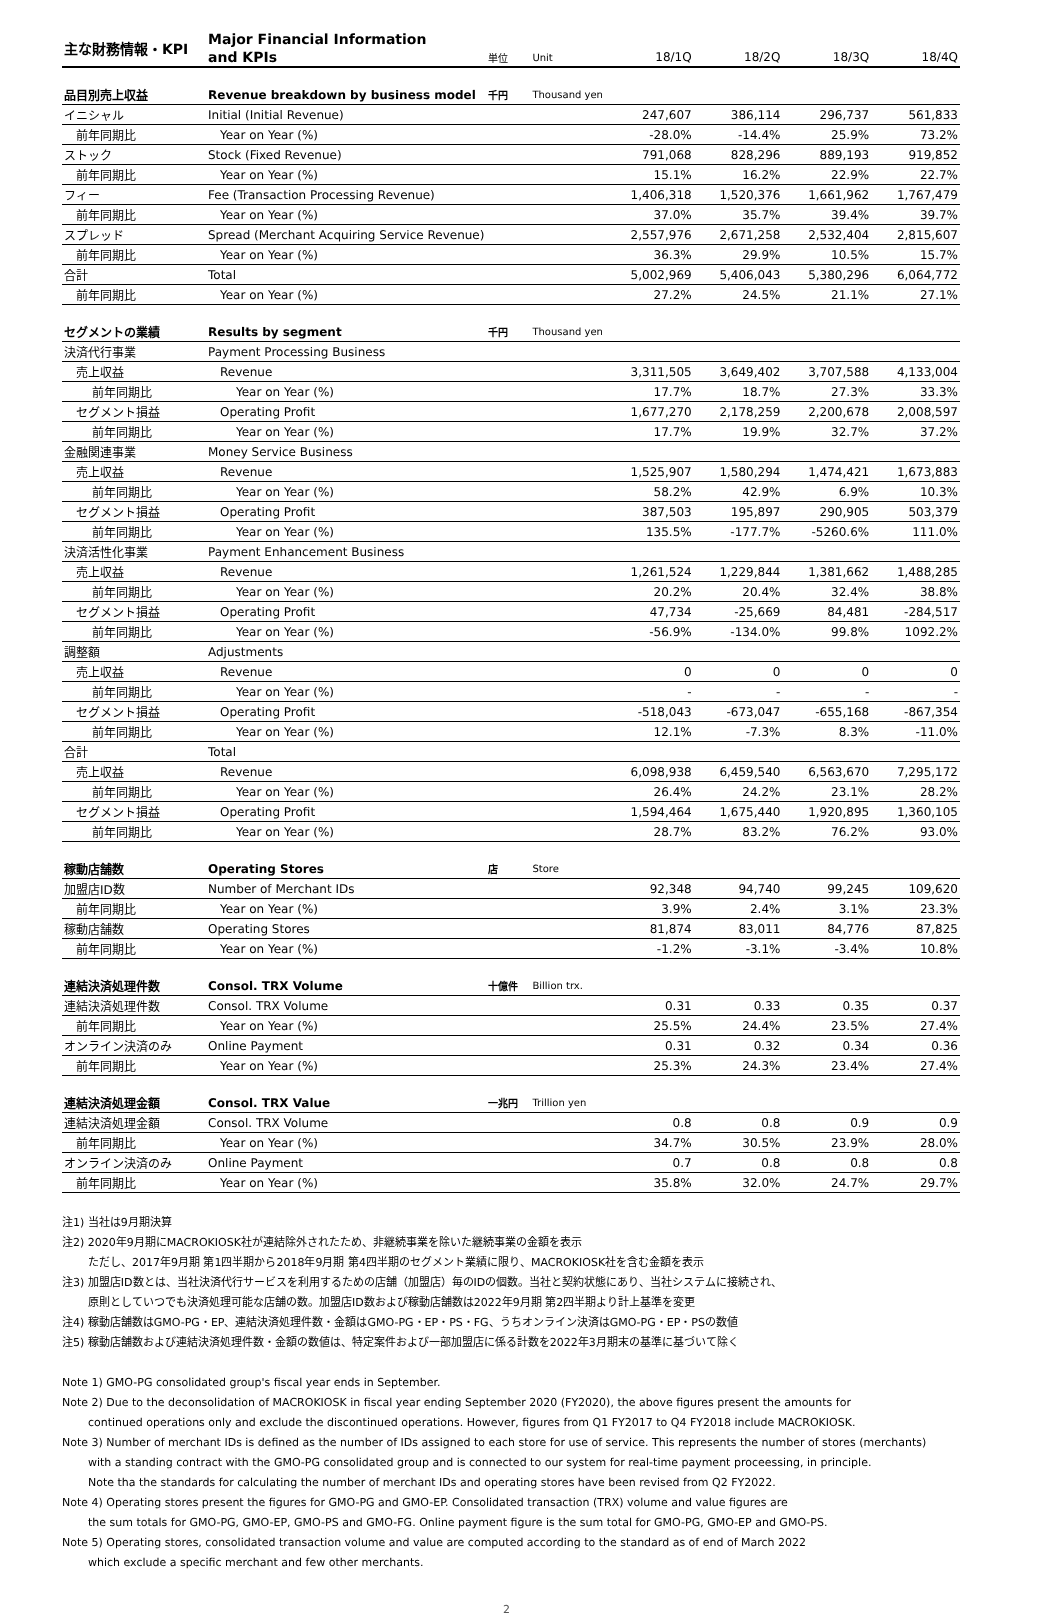| 主な財務情報・KPI | Major Financial Information | | | | | | |
| | and KPIs | 単位 | Unit | 18/1Q | 18/2Q | 18/3Q | 18/4Q |
| 品目別売上収益 | Revenue breakdown by business model | 千円 | Thousand yen | | | | |
| イニシャル | Initial (Initial Revenue) | | | 247,607 | 386,114 | 296,737 | 561,833 |
| 前年同期比 | Year on Year (%) | | | -28.0% | -14.4% | 25.9% | 73.2% |
| ストック | Stock (Fixed Revenue) | | | 791,068 | 828,296 | 889,193 | 919,852 |
| 前年同期比 | Year on Year (%) | | | 15.1% | 16.2% | 22.9% | 22.7% |
| フィー | Fee (Transaction Processing Revenue) | | | 1,406,318 | 1,520,376 | 1,661,962 | 1,767,479 |
| 前年同期比 | Year on Year (%) | | | 37.0% | 35.7% | 39.4% | 39.7% |
| スプレッド | Spread (Merchant Acquiring Service Revenue) | | | 2,557,976 | 2,671,258 | 2,532,404 | 2,815,607 |
| 前年同期比 | Year on Year (%) | | | 36.3% | 29.9% | 10.5% | 15.7% |
| 合計 | Total | | | 5,002,969 | 5,406,043 | 5,380,296 | 6,064,772 |
| 前年同期比 | Year on Year (%) | | | 27.2% | 24.5% | 21.1% | 27.1% |
| セグメントの業績 | Results by segment | 千円 | Thousand yen | | | | |
| 決済代行事業 | Payment Processing Business | | | | | | |
| 売上収益 | Revenue | | | 3,311,505 | 3,649,402 | 3,707,588 | 4,133,004 |
| 前年同期比 | Year on Year (%) | | | 17.7% | 18.7% | 27.3% | 33.3% |
| セグメント損益 | Operating Profit | | | 1,677,270 | 2,178,259 | 2,200,678 | 2,008,597 |
| 前年同期比 | Year on Year (%) | | | 17.7% | 19.9% | 32.7% | 37.2% |
| 金融関連事業 | Money Service Business | | | | | | |
| 売上収益 | Revenue | | | 1,525,907 | 1,580,294 | 1,474,421 | 1,673,883 |
| 前年同期比 | Year on Year (%) | | | 58.2% | 42.9% | 6.9% | 10.3% |
| セグメント損益 | Operating Profit | | | 387,503 | 195,897 | 290,905 | 503,379 |
| 前年同期比 | Year on Year (%) | | | 135.5% | -177.7% | -5260.6% | 111.0% |
| 決済活性化事業 | Payment Enhancement Business | | | | | | |
| 売上収益 | Revenue | | | 1,261,524 | 1,229,844 | 1,381,662 | 1,488,285 |
| 前年同期比 | Year on Year (%) | | | 20.2% | 20.4% | 32.4% | 38.8% |
| セグメント損益 | Operating Profit | | | 47,734 | -25,669 | 84,481 | -284,517 |
| 前年同期比 | Year on Year (%) | | | -56.9% | -134.0% | 99.8% | 1092.2% |
| 調整額 | Adjustments | | | | | | |
| 売上収益 | Revenue | | | 0 | 0 | 0 | 0 |
| 前年同期比 | Year on Year (%) | | | - | - | - | - |
| セグメント損益 | Operating Profit | | | -518,043 | -673,047 | -655,168 | -867,354 |
| 前年同期比 | Year on Year (%) | | | 12.1% | -7.3% | 8.3% | -11.0% |
| 合計 | Total | | | | | | |
| 売上収益 | Revenue | | | 6,098,938 | 6,459,540 | 6,563,670 | 7,295,172 |
| 前年同期比 | Year on Year (%) | | | 26.4% | 24.2% | 23.1% | 28.2% |
| セグメント損益 | Operating Profit | | | 1,594,464 | 1,675,440 | 1,920,895 | 1,360,105 |
| 前年同期比 | Year on Year (%) | | | 28.7% | 83.2% | 76.2% | 93.0% |
| 稼動店舗数 | Operating Stores | 店 | Store | | | | |
| 加盟店ID数 | Number of Merchant IDs | | | 92,348 | 94,740 | 99,245 | 109,620 |
| 前年同期比 | Year on Year (%) | | | 3.9% | 2.4% | 3.1% | 23.3% |
| 稼動店舗数 | Operating Stores | | | 81,874 | 83,011 | 84,776 | 87,825 |
| 前年同期比 | Year on Year (%) | | | -1.2% | -3.1% | -3.4% | 10.8% |
| 連結決済処理件数 | Consol. TRX Volume | 十億件 | Billion trx. | | | | |
| 連結決済処理件数 | Consol. TRX Volume | | | 0.31 | 0.33 | 0.35 | 0.37 |
| 前年同期比 | Year on Year (%) | | | 25.5% | 24.4% | 23.5% | 27.4% |
| オンライン決済のみ | Online Payment | | | 0.31 | 0.32 | 0.34 | 0.36 |
| 前年同期比 | Year on Year (%) | | | 25.3% | 24.3% | 23.4% | 27.4% |
| 連結決済処理金額 | Consol. TRX Value | 一兆円 | Trillion yen | | | | |
| 連結決済処理金額 | Consol. TRX Volume | | | 0.8 | 0.8 | 0.9 | 0.9 |
| 前年同期比 | Year on Year (%) | | | 34.7% | 30.5% | 23.9% | 28.0% |
| オンライン決済のみ | Online Payment | | | 0.7 | 0.8 | 0.8 | 0.8 |
| 前年同期比 | Year on Year (%) | | | 35.8% | 32.0% | 24.7% | 29.7% |
注1) 当社は9月期決算
注2) 2020年9月期にMACROKIOSK社が連結除外されたため、非継続事業を除いた継続事業の金額を表示
ただし、2017年9月期 第1四半期から2018年9月期 第4四半期のセグメント業績に限り、MACROKIOSK社を含む金額を表示
注3) 加盟店ID数とは、当社決済代行サービスを利用するための店舗（加盟店）毎のIDの個数。当社と契約状態にあり、当社システムに接続され、
原則としていつでも決済処理可能な店舗の数。加盟店ID数および稼動店舗数は2022年9月期 第2四半期より計上基準を変更
注4) 稼動店舗数はGMO-PG・EP、連結決済処理件数・金額はGMO-PG・EP・PS・FG、うちオンライン決済はGMO-PG・EP・PSの数値
注5) 稼動店舗数および連結決済処理件数・金額の数値は、特定案件および一部加盟店に係る計数を2022年3月期末の基準に基づいて除く
Note 1) GMO-PG consolidated group's fiscal year ends in September.
Note 2) Due to the deconsolidation of MACROKIOSK in fiscal year ending September 2020 (FY2020), the above figures present the amounts for
continued operations only and exclude the discontinued operations. However, figures from Q1 FY2017 to Q4 FY2018 include MACROKIOSK.
Note 3) Number of merchant IDs is defined as the number of IDs assigned to each store for use of service. This represents the number of stores (merchants)
with a standing contract with the GMO-PG consolidated group and is connected to our system for real-time payment proceessing, in principle.
Note tha the standards for calculating the number of merchant IDs and operating stores have been revised from Q2 FY2022.
Note 4) Operating stores present the figures for GMO-PG and GMO-EP. Consolidated transaction (TRX) volume and value figures are
the sum totals for GMO-PG, GMO-EP, GMO-PS and GMO-FG. Online payment figure is the sum total for GMO-PG, GMO-EP and GMO-PS.
Note 5) Operating stores, consolidated transaction volume and value are computed according to the standard as of end of March 2022
which exclude a specific merchant and few other merchants.
2